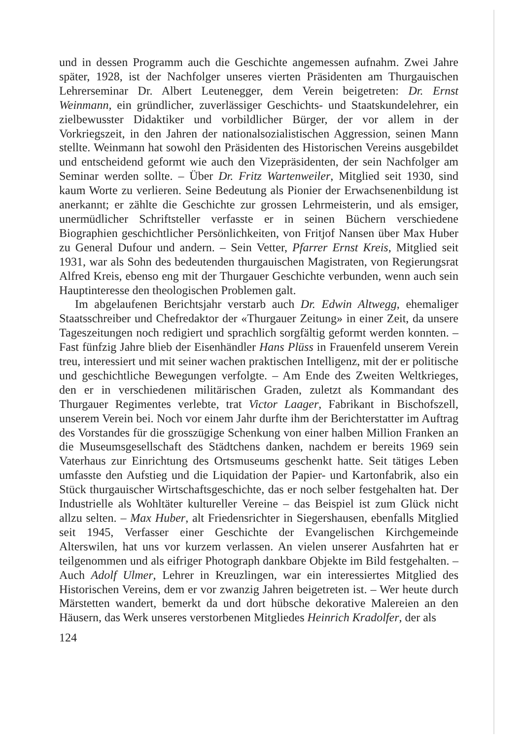und in dessen Programm auch die Geschichte angemessen aufnahm. Zwei Jahre später, 1928, ist der Nachfolger unseres vierten Präsidenten am Thurgauischen Lehrerseminar Dr. Albert Leutenegger, dem Verein beigetreten: Dr. Ernst Weinmann, ein gründlicher, zuverlässiger Geschichts- und Staatskundelehrer, ein zielbewusster Didaktiker und vorbildlicher Bürger, der vor allem in der Vorkriegszeit, in den Jahren der nationalsozialistischen Aggression, seinen Mann stellte. Weinmann hat sowohl den Präsidenten des Historischen Vereins ausgebildet und entscheidend geformt wie auch den Vizepräsidenten, der sein Nachfolger am Seminar werden sollte. – Über Dr. Fritz Wartenweiler, Mitglied seit 1930, sind kaum Worte zu verlieren. Seine Bedeutung als Pionier der Erwachsenenbildung ist anerkannt; er zählte die Geschichte zur grossen Lehrmeisterin, und als emsiger, unermüdlicher Schriftsteller verfasste er in seinen Büchern verschiedene Biographien geschichtlicher Persönlichkeiten, von Fritjof Nansen über Max Huber zu General Dufour und andern. – Sein Vetter, Pfarrer Ernst Kreis, Mitglied seit 1931, war als Sohn des bedeutenden thurgauischen Magistraten, von Regierungsrat Alfred Kreis, ebenso eng mit der Thurgauer Geschichte verbunden, wenn auch sein Hauptinteresse den theologischen Problemen galt.
Im abgelaufenen Berichtsjahr verstarb auch Dr. Edwin Altwegg, ehemaliger Staatsschreiber und Chefredaktor der «Thurgauer Zeitung» in einer Zeit, da unsere Tageszeitungen noch redigiert und sprachlich sorgfältig geformt werden konnten. – Fast fünfzig Jahre blieb der Eisenhändler Hans Plüss in Frauenfeld unserem Verein treu, interessiert und mit seiner wachen praktischen Intelligenz, mit der er politische und geschichtliche Bewegungen verfolgte. – Am Ende des Zweiten Weltkrieges, den er in verschiedenen militärischen Graden, zuletzt als Kommandant des Thurgauer Regimentes verlebte, trat Victor Laager, Fabrikant in Bischofszell, unserem Verein bei. Noch vor einem Jahr durfte ihm der Berichterstatter im Auftrag des Vorstandes für die grosszügige Schenkung von einer halben Million Franken an die Museumsgesellschaft des Städtchens danken, nachdem er bereits 1969 sein Vaterhaus zur Einrichtung des Ortsmuseums geschenkt hatte. Seit tätiges Leben umfasste den Aufstieg und die Liquidation der Papier- und Kartonfabrik, also ein Stück thurgauischer Wirtschaftsgeschichte, das er noch selber festgehalten hat. Der Industrielle als Wohltäter kultureller Vereine – das Beispiel ist zum Glück nicht allzu selten. – Max Huber, alt Friedensrichter in Siegershausen, ebenfalls Mitglied seit 1945, Verfasser einer Geschichte der Evangelischen Kirchgemeinde Alterswilen, hat uns vor kurzem verlassen. An vielen unserer Ausfahrten hat er teilgenommen und als eifriger Photograph dankbare Objekte im Bild festgehalten. – Auch Adolf Ulmer, Lehrer in Kreuzlingen, war ein interessiertes Mitglied des Historischen Vereins, dem er vor zwanzig Jahren beigetreten ist. – Wer heute durch Märstetten wandert, bemerkt da und dort hübsche dekorative Malereien an den Häusern, das Werk unseres verstorbenen Mitgliedes Heinrich Kradolfer, der als
124